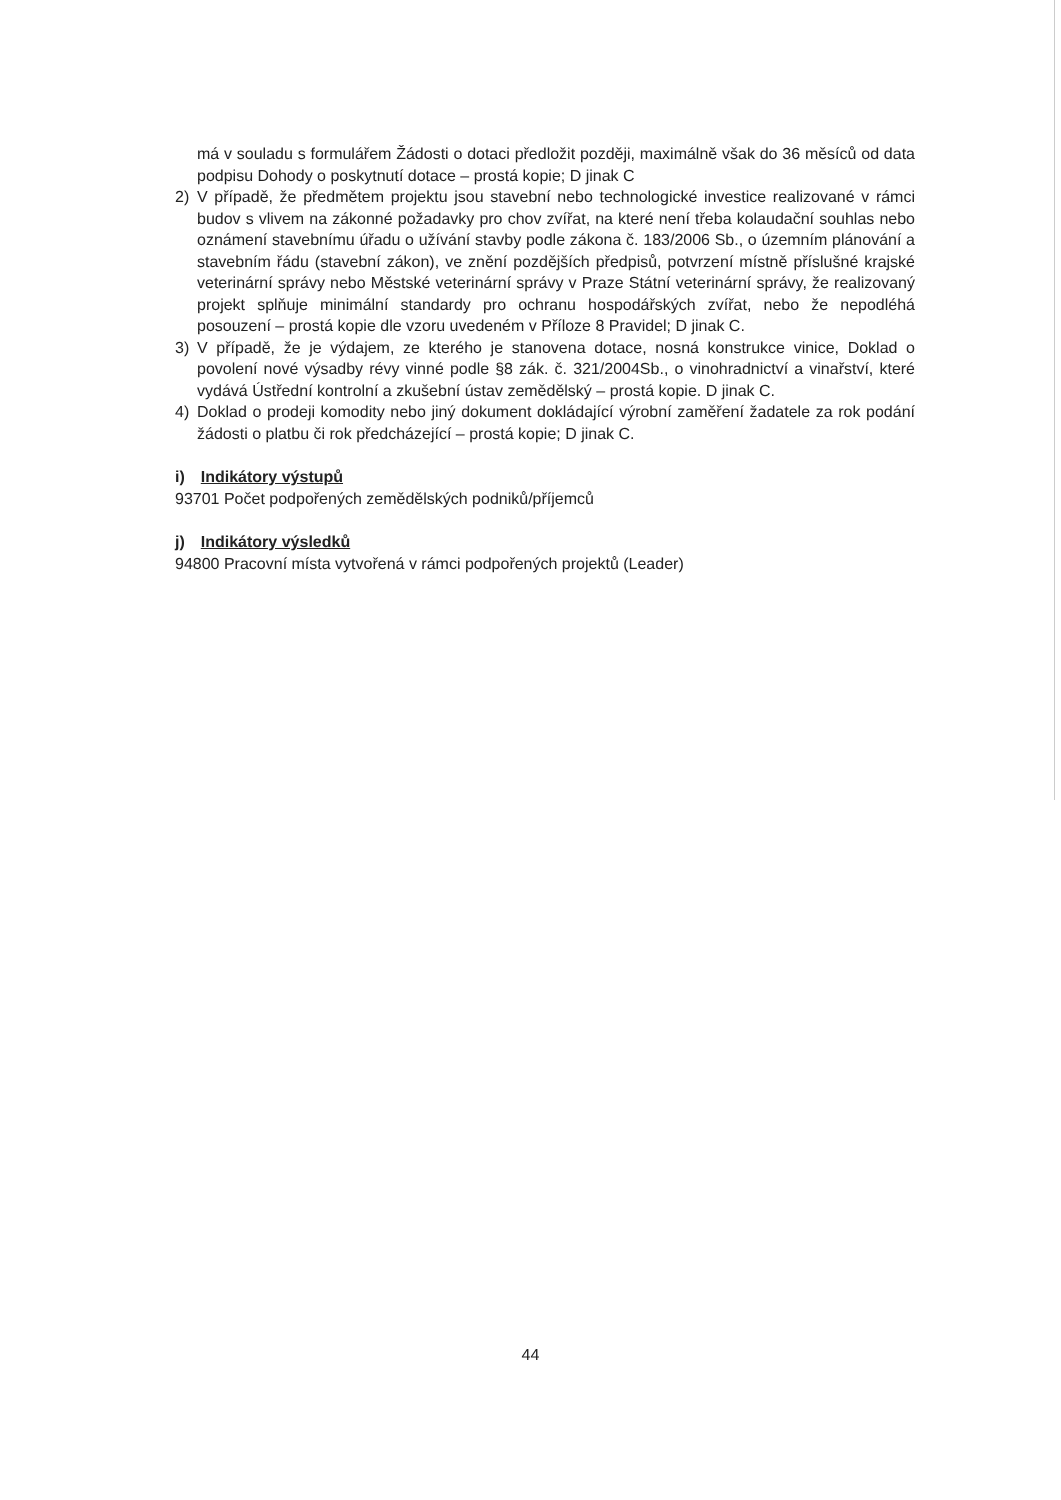má v souladu s formulářem Žádosti o dotaci předložit později, maximálně však do 36 měsíců od data podpisu Dohody o poskytnutí dotace – prostá kopie; D jinak C
2) V případě, že předmětem projektu jsou stavební nebo technologické investice realizované v rámci budov s vlivem na zákonné požadavky pro chov zvířat, na které není třeba kolaudační souhlas nebo oznámení stavebnímu úřadu o užívání stavby podle zákona č. 183/2006 Sb., o územním plánování a stavebním řádu (stavební zákon), ve znění pozdějších předpisů, potvrzení místně příslušné krajské veterinární správy nebo Městské veterinární správy v Praze Státní veterinární správy, že realizovaný projekt splňuje minimální standardy pro ochranu hospodářských zvířat, nebo že nepodléhá posouzení – prostá kopie dle vzoru uvedeném v Příloze 8 Pravidel; D jinak C.
3) V případě, že je výdajem, ze kterého je stanovena dotace, nosná konstrukce vinice, Doklad o povolení nové výsadby révy vinné podle §8 zák. č. 321/2004Sb., o vinohradnictví a vinařství, které vydává Ústřední kontrolní a zkušební ústav zemědělský – prostá kopie. D jinak C.
4) Doklad o prodeji komodity nebo jiný dokument dokládající výrobní zaměření žadatele za rok podání žádosti o platbu či rok předcházející – prostá kopie; D jinak C.
i) Indikátory výstupů
93701 Počet podpořených zemědělských podniků/příjemců
j) Indikátory výsledků
94800 Pracovní místa vytvořená v rámci podpořených projektů (Leader)
44